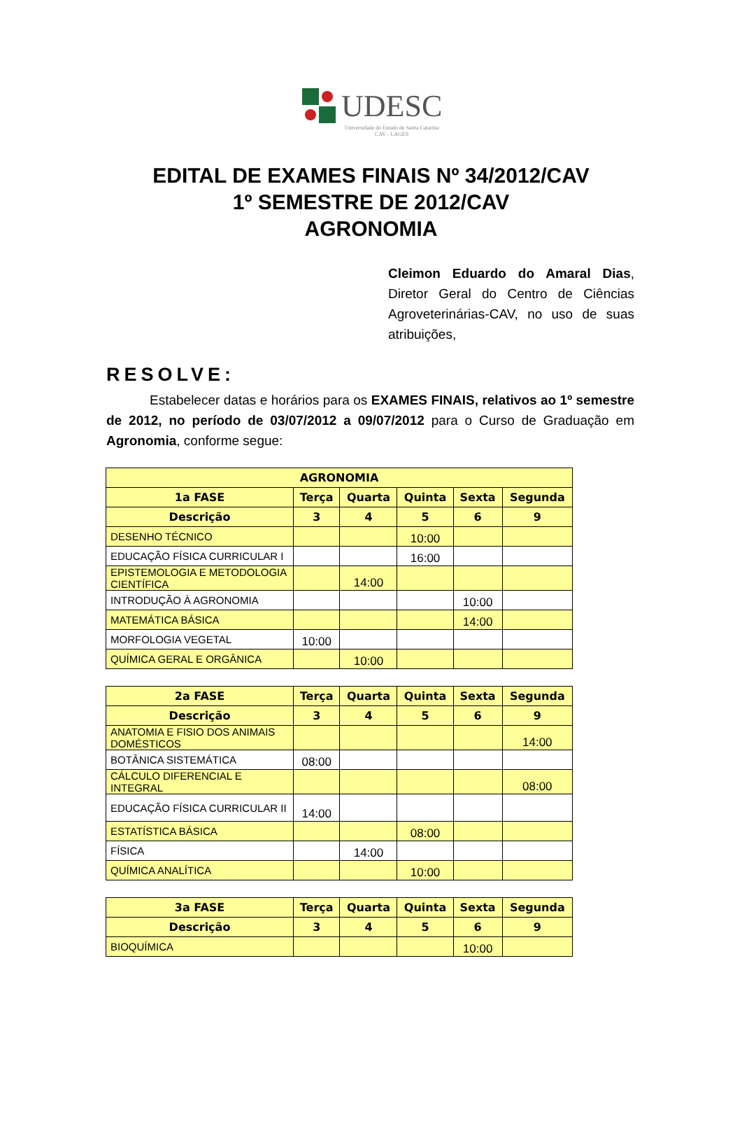UDESC
Universidade do Estado de Santa Catarina
CAV - LAGES
EDITAL DE EXAMES FINAIS Nº 34/2012/CAV
1º SEMESTRE DE 2012/CAV
AGRONOMIA
Cleimon Eduardo do Amaral Dias, Diretor Geral do Centro de Ciências Agroveterinárias-CAV, no uso de suas atribuições,
RESOLVE:
Estabelecer datas e horários para os EXAMES FINAIS, relativos ao 1º semestre de 2012, no período de 03/07/2012 a 09/07/2012 para o Curso de Graduação em Agronomia, conforme segue:
| AGRONOMIA | | | | | |
| --- | --- | --- | --- | --- | --- |
| 1a FASE | Terça | Quarta | Quinta | Sexta | Segunda |
| Descrição | 3 | 4 | 5 | 6 | 9 |
| DESENHO TÉCNICO | | | 10:00 | | |
| EDUCAÇÃO FÍSICA CURRICULAR I | | | 16:00 | | |
| EPISTEMOLOGIA E METODOLOGIA CIENTÍFICA | | 14:00 | | | |
| INTRODUÇÃO À AGRONOMIA | | | | 10:00 | |
| MATEMÁTICA BÁSICA | | | | 14:00 | |
| MORFOLOGIA VEGETAL | 10:00 | | | | |
| QUÍMICA GERAL E ORGÂNICA | | 10:00 | | | |
| 2a FASE | Terça | Quarta | Quinta | Sexta | Segunda |
| --- | --- | --- | --- | --- | --- |
| Descrição | 3 | 4 | 5 | 6 | 9 |
| ANATOMIA E FISIO DOS ANIMAIS DOMÉSTICOS | | | | | 14:00 |
| BOTÂNICA SISTEMÁTICA | 08:00 | | | | |
| CÁLCULO DIFERENCIAL E INTEGRAL | | | | | 08:00 |
| EDUCAÇÃO FÍSICA CURRICULAR II | 14:00 | | | | |
| ESTATÍSTICA BÁSICA | | | 08:00 | | |
| FÍSICA | | 14:00 | | | |
| QUÍMICA ANALÍTICA | | | 10:00 | | |
| 3a FASE | Terça | Quarta | Quinta | Sexta | Segunda |
| --- | --- | --- | --- | --- | --- |
| Descrição | 3 | 4 | 5 | 6 | 9 |
| BIOQUÍMICA | | | | 10:00 | |